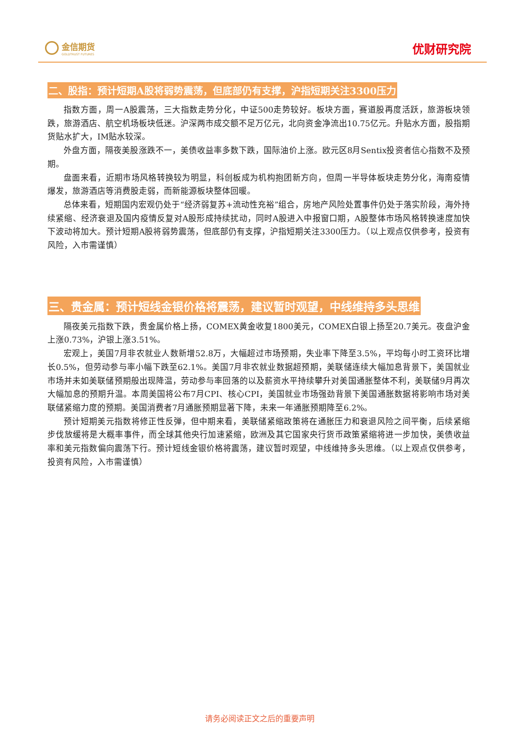金信期货
GOLDTRUST FUTURES
优财研究院
二、股指：预计短期A股将弱势震荡，但底部仍有支撑，沪指短期关注3300压力
指数方面，周一A股震荡，三大指数走势分化，中证500走势较好。板块方面，赛道股再度活跃，旅游板块领跌，旅游酒店、航空机场板块低迷。沪深两市成交额不足万亿元，北向资金净流出10.75亿元。升贴水方面，股指期货贴水扩大，IM贴水较深。
外盘方面，隔夜美股涨跌不一，美债收益率多数下跌，国际油价上涨。欧元区8月Sentix投资者信心指数不及预期。
盘面来看，近期市场风格转换较为明显，科创板成为机构抱团新方向，但周一半导体板块走势分化，海南疫情爆发，旅游酒店等消费股走弱，而新能源板块整体回暖。
总体来看，短期国内宏观仍处于“经济弱复苏+流动性充裕”组合，房地产风险处置事件仍处于落实阶段，海外持续紧缩、经济衰退及国内疫情反复对A股形成持续扰动，同时A股进入中报窗口期，A股整体市场风格转换速度加快下波动将加大。预计短期A股将弱势震荡，但底部仍有支撑，沪指短期关注3300压力。（以上观点仅供参考，投资有风险，入市需谨慎）
三、贵金属：预计短线金银价格将震荡，建议暂时观望，中线维持多头思维
隔夜美元指数下跌，贵金属价格上扬，COMEX黄金收复1800美元，COMEX白银上扬至20.7美元。夜盘沪金上涨0.73%，沪银上涨3.51%。
宏观上，美国7月非农就业人数新增52.8万，大幅超过市场预期，失业率下降至3.5%，平均每小时工资环比增长0.5%，但劳动参与率小幅下跌至62.1%。美国7月非农就业数据超预期，美联储连续大幅加息背景下，美国就业市场并未如美联储预期般出现降温，劳动参与率回落的以及薪资水平持续攀升对美国通胀整体不利，美联储9月再次大幅加息的预期升温。本周美国将公布7月CPI、核心CPI，美国就业市场强劲背景下美国通胀数据将影响市场对美联储紧缩力度的预期。美国消费者7月通胀预期显著下降，未来一年通胀预期降至6.2%。
预计短期美元指数将修正性反弹，但中期来看，美联储紧缩政策将在通胀压力和衰退风险之间平衡，后续紧缩步伐放缓将是大概率事件，而全球其他央行加速紧缩，欧洲及其它国家央行货币政策紧缩将进一步加快，美债收益率和美元指数偏向震荡下行。预计短线金银价格将震荡，建议暂时观望，中线维持多头思维。（以上观点仅供参考，投资有风险，入市需谨慎）
请务必阅读正文之后的重要声明